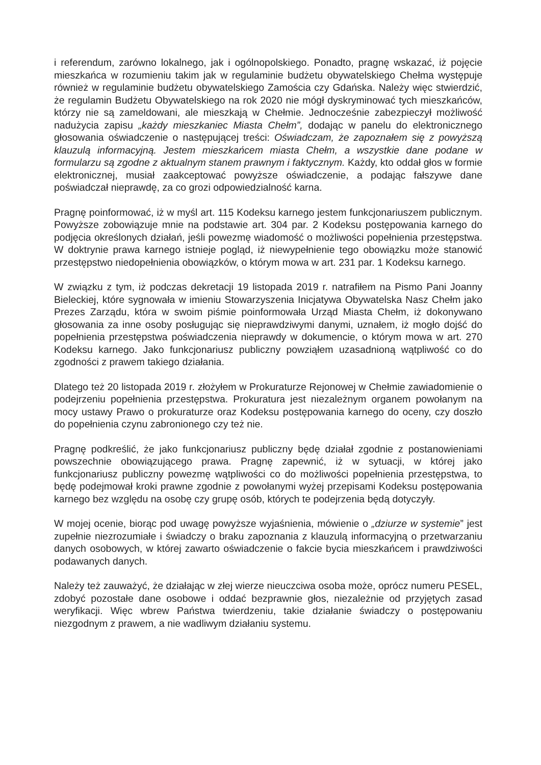i referendum, zarówno lokalnego, jak i ogólnopolskiego. Ponadto, pragnę wskazać, iż pojęcie mieszkańca w rozumieniu takim jak w regulaminie budżetu obywatelskiego Chełma występuje również w regulaminie budżetu obywatelskiego Zamościa czy Gdańska. Należy więc stwierdzić, że regulamin Budżetu Obywatelskiego na rok 2020 nie mógł dyskryminować tych mieszkańców, którzy nie są zameldowani, ale mieszkają w Chełmie. Jednocześnie zabezpieczył możliwość nadużycia zapisu „każdy mieszkaniec Miasta Chełm”, dodając w panelu do elektronicznego głosowania oświadczenie o następującej treści: Oświadczam, że zapoznałem się z powyższą klauzulą informacyjną. Jestem mieszkańcem miasta Chełm, a wszystkie dane podane w formularzu są zgodne z aktualnym stanem prawnym i faktycznym. Każdy, kto oddał głos w formie elektronicznej, musiał zaakceptować powyższe oświadczenie, a podając fałszywe dane poświadczał nieprawdę, za co grozi odpowiedzialność karna.
Pragnę poinformować, iż w myśl art. 115 Kodeksu karnego jestem funkcjonariuszem publicznym. Powyższe zobowiązuje mnie na podstawie art. 304 par. 2 Kodeksu postępowania karnego do podjęcia określonych działań, jeśli powezmę wiadomość o możliwości popełnienia przestępstwa. W doktrynie prawa karnego istnieje pogląd, iż niewypełnienie tego obowiązku może stanowić przestępstwo niedopełnienia obowiązków, o którym mowa w art. 231 par. 1 Kodeksu karnego.
W związku z tym, iż podczas dekretacji 19 listopada 2019 r. natrafiłem na Pismo Pani Joanny Bieleckiej, które sygnowała w imieniu Stowarzyszenia Inicjatywa Obywatelska Nasz Chełm jako Prezes Zarządu, która w swoim piśmie poinformowała Urząd Miasta Chełm, iż dokonywano głosowania za inne osoby posługując się nieprawdziwymi danymi, uznałem, iż mogło dojść do popełnienia przestępstwa poświadczenia nieprawdy w dokumencie, o którym mowa w art. 270 Kodeksu karnego. Jako funkcjonariusz publiczny powziąłem uzasadnioną wątpliwość co do zgodności z prawem takiego działania.
Dlatego też 20 listopada 2019 r. złożyłem w Prokuraturze Rejonowej w Chełmie zawiadomienie o podejrzeniu popełnienia przestępstwa. Prokuratura jest niezależnym organem powołanym na mocy ustawy Prawo o prokuraturze oraz Kodeksu postępowania karnego do oceny, czy doszło do popełnienia czynu zabronionego czy też nie.
Pragnę podkreślić, że jako funkcjonariusz publiczny będę działał zgodnie z postanowieniami powszechnie obowiązującego prawa. Pragnę zapewnić, iż w sytuacji, w której jako funkcjonariusz publiczny powezmę wątpliwości co do możliwości popełnienia przestępstwa, to będę podejmował kroki prawne zgodnie z powołanymi wyżej przepisami Kodeksu postępowania karnego bez względu na osobę czy grupę osób, których te podejrzenia będą dotyczyły.
W mojej ocenie, biorąc pod uwagę powyższe wyjaśnienia, mówienie o „dziurze w systemie” jest zupełnie niezrozumiałe i świadczy o braku zapoznania z klauzulą informacyjną o przetwarzaniu danych osobowych, w której zawarto oświadczenie o fakcie bycia mieszkańcem i prawdziwości podawanych danych.
Należy też zauważyć, że działając w złej wierze nieuczciwa osoba może, oprócz numeru PESEL, zdobyć pozostałe dane osobowe i oddać bezprawnie głos, niezależnie od przyjętych zasad weryfikacji. Więc wbrew Państwa twierdzeniu, takie działanie świadczy o postępowaniu niezgodnym z prawem, a nie wadliwym działaniu systemu.